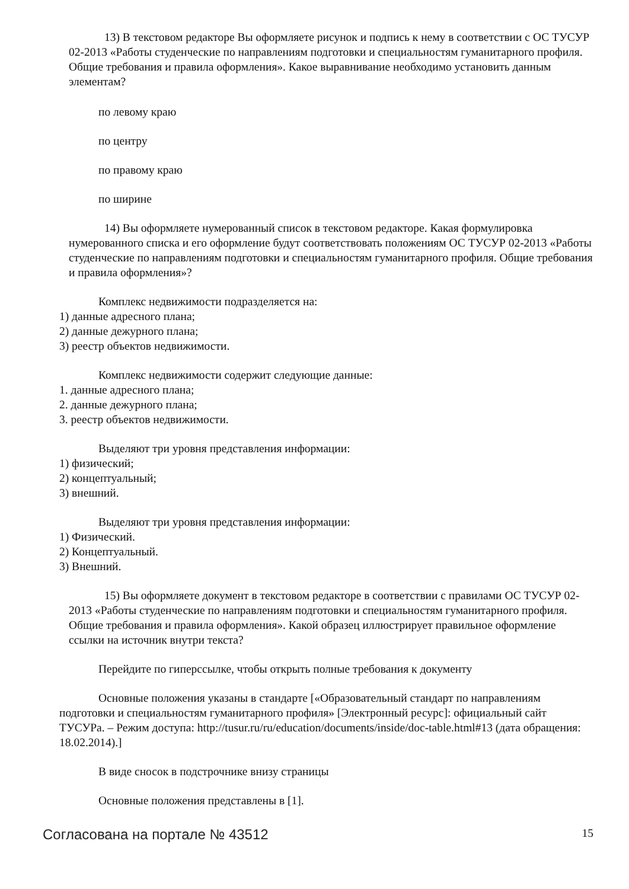13) В текстовом редакторе Вы оформляете рисунок и подпись к нему в соответствии с ОС ТУСУР 02-2013 «Работы студенческие по направлениям подготовки и специальностям гуманитарного профиля. Общие требования и правила оформления». Какое выравнивание необходимо установить данным элементам?
по левому краю
по центру
по правому краю
по ширине
14) Вы оформляете нумерованный список в текстовом редакторе. Какая формулировка нумерованного списка и его оформление будут соответствовать положениям ОС ТУСУР 02-2013 «Работы студенческие по направлениям подготовки и специальностям гуманитарного профиля. Общие требования и правила оформления»?
Комплекс недвижимости подразделяется на:
1) данные адресного плана;
2) данные дежурного плана;
3) реестр объектов недвижимости.
Комплекс недвижимости содержит следующие данные:
1. данные адресного плана;
2. данные дежурного плана;
3. реестр объектов недвижимости.
Выделяют три уровня представления информации:
1) физический;
2) концептуальный;
3) внешний.
Выделяют три уровня представления информации:
1) Физический.
2) Концептуальный.
3) Внешний.
15) Вы оформляете документ в текстовом редакторе в соответствии с правилами ОС ТУСУР 02-2013 «Работы студенческие по направлениям подготовки и специальностям гуманитарного профиля. Общие требования и правила оформления». Какой образец иллюстрирует правильное оформление ссылки на источник внутри текста?
Перейдите по гиперссылке, чтобы открыть полные требования к документу
Основные положения указаны в стандарте [«Образовательный стандарт по направлениям подготовки и специальностям гуманитарного профиля» [Электронный ресурс]: официальный сайт ТУСУРа. – Режим доступа: http://tusur.ru/ru/education/documents/inside/doc-table.html#13 (дата обращения: 18.02.2014).]
В виде сносок в подстрочнике внизу страницы
Основные положения представлены в [1].
Согласована на портале № 43512 15